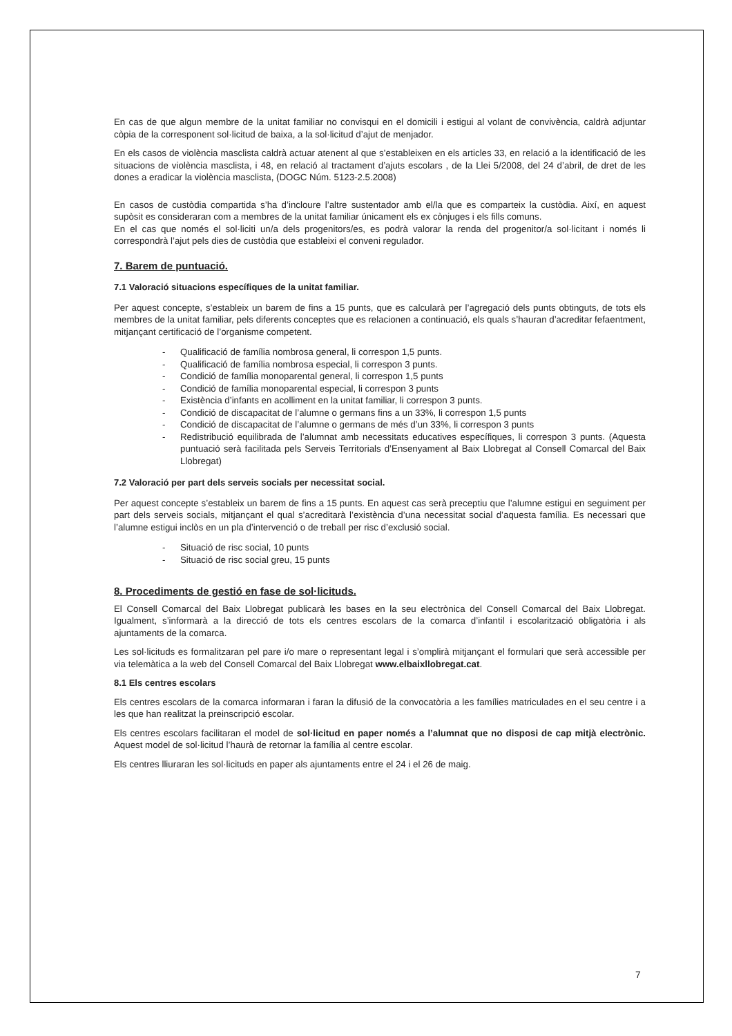En cas de que algun membre de la unitat familiar no convisqui en el domicili i estigui al volant de convivència, caldrà adjuntar còpia de la corresponent sol·licitud de baixa, a la sol·licitud d’ajut de menjador.
En els casos de violència masclista caldrà actuar atenent al que s’estableixen en els articles 33, en relació a la identificació de les situacions de violència masclista, i 48, en relació al tractament d’ajuts escolars , de la Llei 5/2008, del 24 d’abril, de dret de les dones a eradicar la violència masclista, (DOGC Núm. 5123-2.5.2008)
En casos de custòdia compartida s’ha d’incloure l’altre sustentador amb el/la que es comparteix la custòdia. Així, en aquest supòsit es consideraran com a membres de la unitat familiar únicament els ex cònjuges i els fills comuns.
En el cas que només el sol·liciti un/a dels progenitors/es, es podrà valorar la renda del progenitor/a sol·licitant i només li correspondrà l’ajut pels dies de custòdia que estableixi el conveni regulador.
7. Barem de puntuació.
7.1 Valoració situacions específiques de la unitat familiar.
Per aquest concepte, s’estableix un barem de fins a 15 punts, que es calcularà per l’agregació dels punts obtinguts, de tots els membres de la unitat familiar, pels diferents conceptes que es relacionen a continuació, els quals s’hauran d’acreditar fefaentment, mitjançant certificació de l’organisme competent.
- Qualificació de família nombrosa general, li correspon 1,5 punts.
- Qualificació de família nombrosa especial, li correspon 3 punts.
- Condició de família monoparental general, li correspon 1,5 punts
- Condició de família monoparental especial, li correspon 3 punts
- Existència d’infants en acolliment en la unitat familiar, li correspon 3 punts.
- Condició de discapacitat de l’alumne o germans fins a un 33%, li correspon 1,5 punts
- Condició de discapacitat de l’alumne o germans de més d’un 33%, li correspon 3 punts
- Redistribució equilibrada de l’alumnat amb necessitats educatives específiques, li correspon 3 punts. (Aquesta puntuació serà facilitada pels Serveis Territorials d’Ensenyament al Baix Llobregat al Consell Comarcal del Baix Llobregat)
7.2 Valoració per part dels serveis socials per necessitat social.
Per aquest concepte s’estableix un barem de fins a 15 punts. En aquest cas serà preceptiu que l’alumne estigui en seguiment per part dels serveis socials, mitjançant el qual s’acreditarà l’existència d’una necessitat social d’aquesta família. Es necessari que l’alumne estigui inclòs en un pla d’intervenció o de treball per risc d’exclusió social.
- Situació de risc social, 10 punts
- Situació de risc social greu, 15 punts
8. Procediments de gestió en fase de sol·licituds.
El Consell Comarcal del Baix Llobregat publicarà les bases en la seu electrònica del Consell Comarcal del Baix Llobregat. Igualment, s’informarà a la direcció de tots els centres escolars de la comarca d’infantil i escolarització obligatòria i als ajuntaments de la comarca.
Les sol·licituds es formalitzaran pel pare i/o mare o representant legal i s’omplirà mitjançant el formulari que serà accessible per via telemàtica a la web del Consell Comarcal del Baix Llobregat www.elbaixllobregat.cat.
8.1 Els centres escolars
Els centres escolars de la comarca informaran i faran la difusió de la convocatòria a les famílies matriculades en el seu centre i a les que han realitzat la preinscripció escolar.
Els centres escolars facilitaran el model de sol·licitud en paper només a l’alumnat que no disposi de cap mitjà electrònic. Aquest model de sol·licitud l’haurà de retornar la família al centre escolar.
Els centres lliuraran les sol·licituds en paper als ajuntaments entre el 24 i el 26 de maig.
7